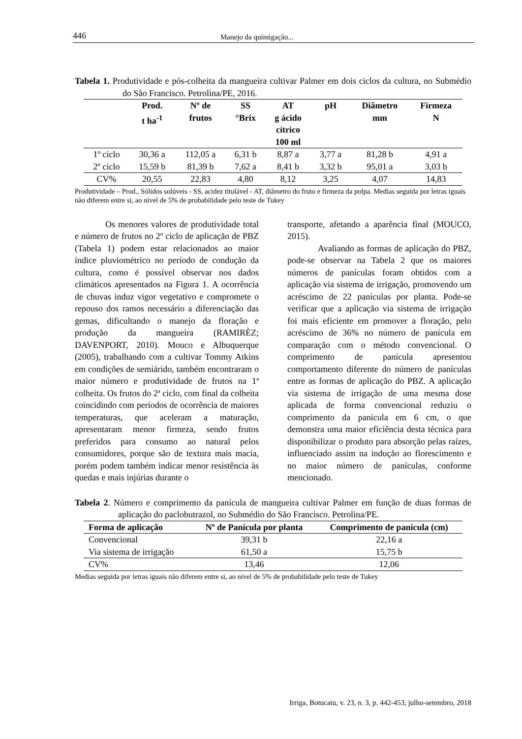446 Manejo da quimigação...
Tabela 1. Produtividade e pós-colheita da mangueira cultivar Palmer em dois ciclos da cultura, no Submédio do São Francisco. Petrolina/PE, 2016.
| | Prod. t ha<sup>-1</sup> | Nº de frutos | SS °Brix | AT g ácido cítrico 100 ml | pH | Diâmetro mm | Firmeza N |
| --- | --- | --- | --- | --- | --- | --- | --- |
| 1º ciclo | 30,36 a | 112,05 a | 6,31 b | 8,87 a | 3,77 a | 81,28 b | 4,91 a |
| 2º ciclo | 15,59 b | 81,39 b | 7,62 a | 8,41 b | 3,32 b | 95,01 a | 3,03 b |
| CV% | 20,55 | 22,83 | 4,80 | 8,12 | 3,25 | 4,07 | 14,83 |
Produtividade – Prod., Sólidos solúveis - SS, acidez titulável - AT, diâmetro do fruto e firmeza da polpa. Medias seguida por letras iguais não diferem entre si, ao nível de 5% de probabilidade pelo teste de Tukey
Os menores valores de produtividade total e número de frutos no 2º ciclo de aplicação de PBZ (Tabela 1) podem estar relacionados ao maior índice pluviométrico no período de condução da cultura, como é possível observar nos dados climáticos apresentados na Figura 1. A ocorrência de chuvas induz vigor vegetativo e compromete o repouso dos ramos necessário a diferenciação das gemas, dificultando o manejo da floração e produção da mangueira (RAMIRÈZ; DAVENPORT, 2010). Mouco e Albuquerque (2005), trabalhando com a cultivar Tommy Atkins em condições de semiárido, também encontraram o maior número e produtividade de frutos na 1ª colheita. Os frutos do 2ª ciclo, com final da colheita coincidindo com períodos de ocorrência de maiores temperaturas, que aceleram a maturação, apresentaram menor firmeza, sendo frutos preferidos para consumo ao natural pelos consumidores, porque são de textura mais macia, porém podem também indicar menor resistência às quedas e mais injúrias durante o
transporte, afetando a aparência final (MOUCO, 2015).
Avaliando as formas de aplicação do PBZ, pode-se observar na Tabela 2 que os maiores números de panículas foram obtidos com a aplicação via sistema de irrigação, promovendo um acréscimo de 22 panículas por planta. Pode-se verificar que a aplicação via sistema de irrigação foi mais eficiente em promover a floração, pelo acréscimo de 36% no número de panícula em comparação com o método convencional. O comprimento de panícula apresentou comportamento diferente do número de panículas entre as formas de aplicação do PBZ. A aplicação via sistema de irrigação de uma mesma dose aplicada de forma convencional reduziu o comprimento da panícula em 6 cm, o que demonstra uma maior eficiência desta técnica para disponibilizar o produto para absorção pelas raízes, influenciado assim na indução ao florescimento e no maior número de panículas, conforme mencionado.
Tabela 2. Número e comprimento da panícula de mangueira cultivar Palmer em função de duas formas de aplicação do paclobutrazol, no Submédio do São Francisco. Petrolina/PE.
| Forma de aplicação | Nº de Panícula por planta | Comprimento de panícula (cm) |
| --- | --- | --- |
| Convencional | 39,31 b | 22,16 a |
| Via sistema de irrigação | 61,50 a | 15,75 b |
| CV% | 13,46 | 12,06 |
Medias seguida por letras iguais não diferem entre si, ao nível de 5% de probabilidade pelo teste de Tukey
Irriga, Botucatu, v. 23, n. 3, p. 442-453, julho-setembro, 2018